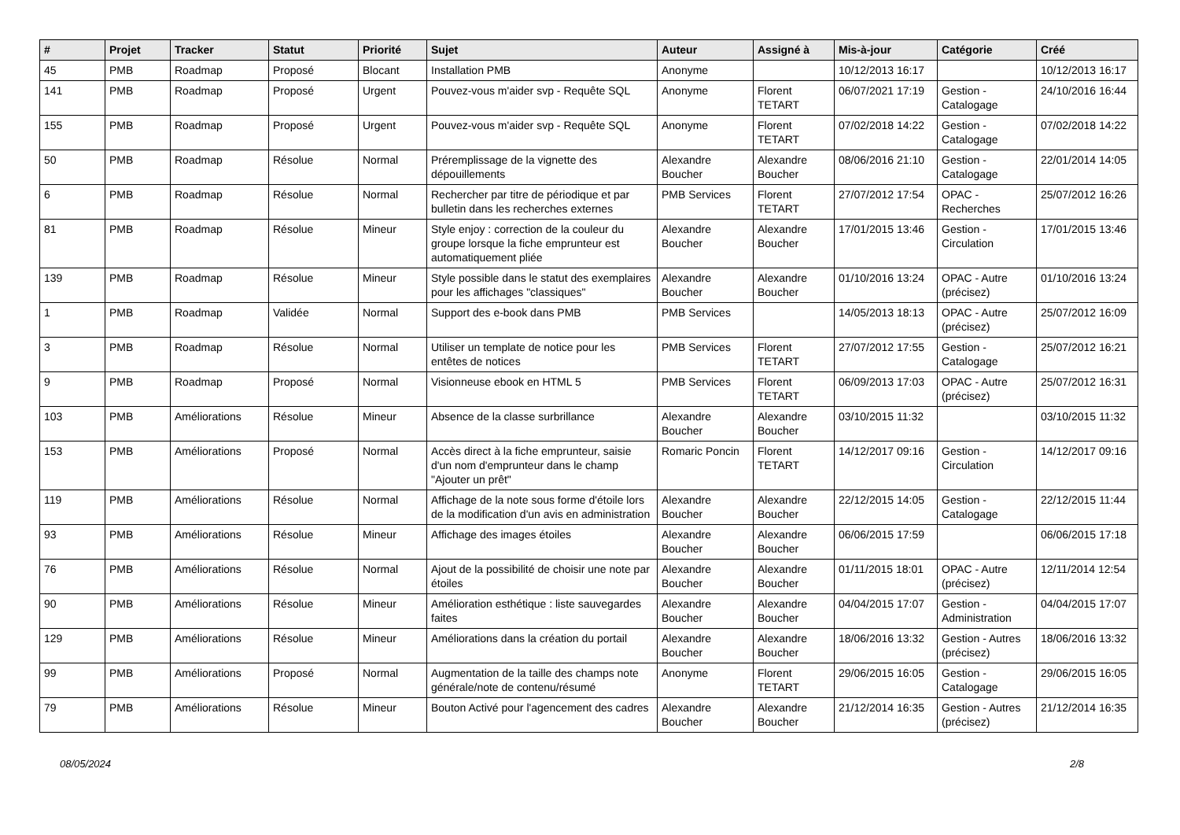| # | Projet | Tracker | Statut | Priorité | Sujet | Auteur | Assigné à | Mis-à-jour | Catégorie | Créé |
| --- | --- | --- | --- | --- | --- | --- | --- | --- | --- | --- |
| 45 | PMB | Roadmap | Proposé | Blocant | Installation PMB | Anonyme | | 10/12/2013 16:17 | | 10/12/2013 16:17 |
| 141 | PMB | Roadmap | Proposé | Urgent | Pouvez-vous m'aider svp - Requête SQL | Anonyme | Florent TETART | 06/07/2021 17:19 | Gestion - Catalogage | 24/10/2016 16:44 |
| 155 | PMB | Roadmap | Proposé | Urgent | Pouvez-vous m'aider svp - Requête SQL | Anonyme | Florent TETART | 07/02/2018 14:22 | Gestion - Catalogage | 07/02/2018 14:22 |
| 50 | PMB | Roadmap | Résolue | Normal | Préremplissage de la vignette des dépouillements | Alexandre Boucher | Alexandre Boucher | 08/06/2016 21:10 | Gestion - Catalogage | 22/01/2014 14:05 |
| 6 | PMB | Roadmap | Résolue | Normal | Rechercher par titre de périodique et par bulletin dans les recherches externes | PMB Services | Florent TETART | 27/07/2012 17:54 | OPAC - Recherches | 25/07/2012 16:26 |
| 81 | PMB | Roadmap | Résolue | Mineur | Style enjoy : correction de la couleur du groupe lorsque la fiche emprunteur est automatiquement pliée | Alexandre Boucher | Alexandre Boucher | 17/01/2015 13:46 | Gestion - Circulation | 17/01/2015 13:46 |
| 139 | PMB | Roadmap | Résolue | Mineur | Style possible dans le statut des exemplaires pour les affichages "classiques" | Alexandre Boucher | Alexandre Boucher | 01/10/2016 13:24 | OPAC - Autre (précisez) | 01/10/2016 13:24 |
| 1 | PMB | Roadmap | Validée | Normal | Support des e-book dans PMB | PMB Services | | 14/05/2013 18:13 | OPAC - Autre (précisez) | 25/07/2012 16:09 |
| 3 | PMB | Roadmap | Résolue | Normal | Utiliser un template de notice pour les entêtes de notices | PMB Services | Florent TETART | 27/07/2012 17:55 | Gestion - Catalogage | 25/07/2012 16:21 |
| 9 | PMB | Roadmap | Proposé | Normal | Visionneuse ebook en HTML 5 | PMB Services | Florent TETART | 06/09/2013 17:03 | OPAC - Autre (précisez) | 25/07/2012 16:31 |
| 103 | PMB | Améliorations | Résolue | Mineur | Absence de la classe surbrillance | Alexandre Boucher | Alexandre Boucher | 03/10/2015 11:32 | | 03/10/2015 11:32 |
| 153 | PMB | Améliorations | Proposé | Normal | Accès direct à la fiche emprunteur, saisie d'un nom d'emprunteur dans le champ "Ajouter un prêt" | Romaric Poncin | Florent TETART | 14/12/2017 09:16 | Gestion - Circulation | 14/12/2017 09:16 |
| 119 | PMB | Améliorations | Résolue | Normal | Affichage de la note sous forme d'étoile lors de la modification d'un avis en administration | Alexandre Boucher | Alexandre Boucher | 22/12/2015 14:05 | Gestion - Catalogage | 22/12/2015 11:44 |
| 93 | PMB | Améliorations | Résolue | Mineur | Affichage des images étoiles | Alexandre Boucher | Alexandre Boucher | 06/06/2015 17:59 | | 06/06/2015 17:18 |
| 76 | PMB | Améliorations | Résolue | Normal | Ajout de la possibilité de choisir une note par étoiles | Alexandre Boucher | Alexandre Boucher | 01/11/2015 18:01 | OPAC - Autre (précisez) | 12/11/2014 12:54 |
| 90 | PMB | Améliorations | Résolue | Mineur | Amélioration esthétique : liste sauvegardes faites | Alexandre Boucher | Alexandre Boucher | 04/04/2015 17:07 | Gestion - Administration | 04/04/2015 17:07 |
| 129 | PMB | Améliorations | Résolue | Mineur | Améliorations dans la création du portail | Alexandre Boucher | Alexandre Boucher | 18/06/2016 13:32 | Gestion - Autres (précisez) | 18/06/2016 13:32 |
| 99 | PMB | Améliorations | Proposé | Normal | Augmentation de la taille des champs note générale/note de contenu/résumé | Anonyme | Florent TETART | 29/06/2015 16:05 | Gestion - Catalogage | 29/06/2015 16:05 |
| 79 | PMB | Améliorations | Résolue | Mineur | Bouton Activé pour l'agencement des cadres | Alexandre Boucher | Alexandre Boucher | 21/12/2014 16:35 | Gestion - Autres (précisez) | 21/12/2014 16:35 |
08/05/2024 2/8